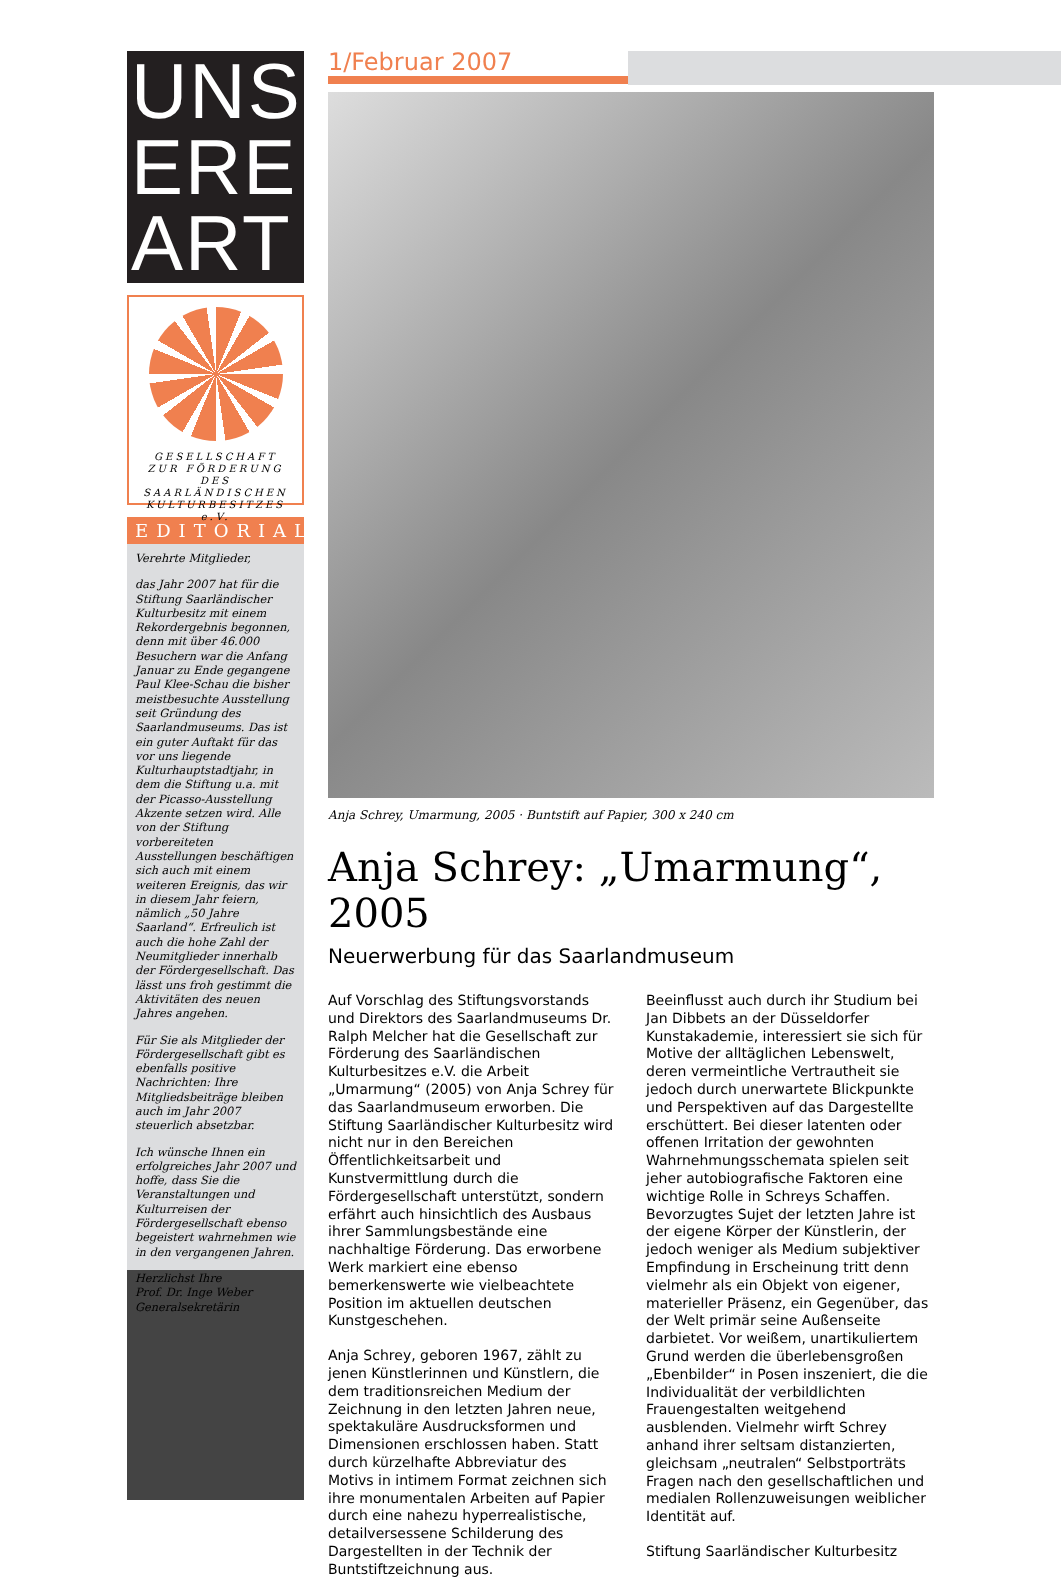UNS
ERE
ART
GESELLSCHAFT
ZUR FÖRDERUNG
DES SAARLÄNDISCHEN
KULTURBESITZES e.V.
EDITORIAL
Verehrte Mitglieder,
das Jahr 2007 hat für die Stiftung Saarländischer Kulturbesitz mit einem Rekordergebnis begonnen, denn mit über 46.000 Besuchern war die Anfang Januar zu Ende gegangene Paul Klee-Schau die bisher meistbesuchte Ausstellung seit Gründung des Saarlandmuseums. Das ist ein guter Auftakt für das vor uns liegende Kulturhauptstadtjahr, in dem die Stiftung u.a. mit der Picasso-Ausstellung Akzente setzen wird. Alle von der Stiftung vorbereiteten Ausstellungen beschäftigen sich auch mit einem weiteren Ereignis, das wir in diesem Jahr feiern, nämlich „50 Jahre Saarland“. Erfreulich ist auch die hohe Zahl der Neumitglieder innerhalb der Fördergesellschaft. Das lässt uns froh gestimmt die Aktivitäten des neuen Jahres angehen.
Für Sie als Mitglieder der Fördergesellschaft gibt es ebenfalls positive Nachrichten: Ihre Mitgliedsbeiträge bleiben auch im Jahr 2007 steuerlich absetzbar.
Ich wünsche Ihnen ein erfolgreiches Jahr 2007 und hoffe, dass Sie die Veranstaltungen und Kulturreisen der Fördergesellschaft ebenso begeistert wahrnehmen wie in den vergangenen Jahren.
Herzlichst Ihre
Prof. Dr. Inge Weber
Generalsekretärin
1/Februar 2007
Anja Schrey, Umarmung, 2005 · Buntstift auf Papier, 300 x 240 cm
Anja Schrey: „Umarmung“, 2005
Neuerwerbung für das Saarlandmuseum
Auf Vorschlag des Stiftungsvorstands und Direktors des Saarlandmuseums Dr. Ralph Melcher hat die Gesellschaft zur Förderung des Saarländischen Kulturbesitzes e.V. die Arbeit „Umarmung“ (2005) von Anja Schrey für das Saarlandmuseum erworben. Die Stiftung Saarländischer Kulturbesitz wird nicht nur in den Bereichen Öffentlichkeitsarbeit und Kunstvermittlung durch die Fördergesellschaft unterstützt, sondern erfährt auch hinsichtlich des Ausbaus ihrer Sammlungsbestände eine nachhaltige Förderung. Das erworbene Werk markiert eine ebenso bemerkenswerte wie vielbeachtete Position im aktuellen deutschen Kunstgeschehen.
Anja Schrey, geboren 1967, zählt zu jenen Künstlerinnen und Künstlern, die dem traditionsreichen Medium der Zeichnung in den letzten Jahren neue, spektakuläre Ausdrucksformen und Dimensionen erschlossen haben. Statt durch kürzelhafte Abbreviatur des Motivs in intimem Format zeichnen sich ihre monumentalen Arbeiten auf Papier durch eine nahezu hyperrealistische, detailversessene Schilderung des Dargestellten in der Technik der Buntstiftzeichnung aus.
Beeinflusst auch durch ihr Studium bei Jan Dibbets an der Düsseldorfer Kunstakademie, interessiert sie sich für Motive der alltäglichen Lebenswelt, deren vermeintliche Vertrautheit sie jedoch durch unerwartete Blickpunkte und Perspektiven auf das Dargestellte erschüttert. Bei dieser latenten oder offenen Irritation der gewohnten Wahrnehmungsschemata spielen seit jeher autobiografische Faktoren eine wichtige Rolle in Schreys Schaffen. Bevorzugtes Sujet der letzten Jahre ist der eigene Körper der Künstlerin, der jedoch weniger als Medium subjektiver Empfindung in Erscheinung tritt denn vielmehr als ein Objekt von eigener, materieller Präsenz, ein Gegenüber, das der Welt primär seine Außenseite darbietet. Vor weißem, unartikuliertem Grund werden die überlebensgroßen „Ebenbilder“ in Posen inszeniert, die die Individualität der verbildlichten Frauengestalten weitgehend ausblenden. Vielmehr wirft Schrey anhand ihrer seltsam distanzierten, gleichsam „neutralen“ Selbstporträts Fragen nach den gesellschaftlichen und medialen Rollenzuweisungen weiblicher Identität auf.
Stiftung Saarländischer Kulturbesitz